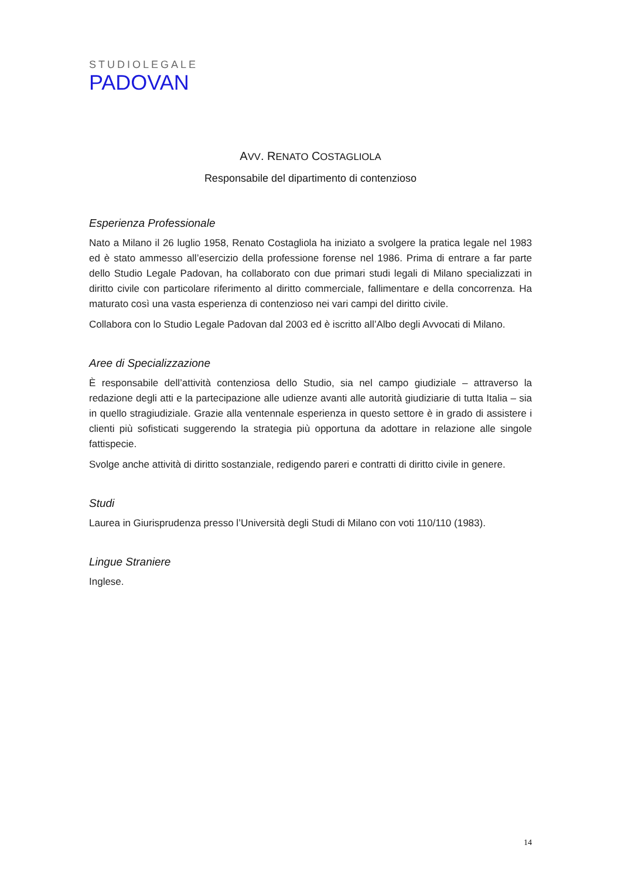STUDIOLEGALE
PADOVAN
AVV. RENATO COSTAGLIOLA
Responsabile del dipartimento di contenzioso
Esperienza Professionale
Nato a Milano il 26 luglio 1958, Renato Costagliola ha iniziato a svolgere la pratica legale nel 1983 ed è stato ammesso all’esercizio della professione forense nel 1986. Prima di entrare a far parte dello Studio Legale Padovan, ha collaborato con due primari studi legali di Milano specializzati in diritto civile con particolare riferimento al diritto commerciale, fallimentare e della concorrenza. Ha maturato così una vasta esperienza di contenzioso nei vari campi del diritto civile.
Collabora con lo Studio Legale Padovan dal 2003 ed è iscritto all’Albo degli Avvocati di Milano.
Aree di Specializzazione
È responsabile dell’attività contenziosa dello Studio, sia nel campo giudiziale – attraverso la redazione degli atti e la partecipazione alle udienze avanti alle autorità giudiziarie di tutta Italia – sia in quello stragiudiziale. Grazie alla ventennale esperienza in questo settore è in grado di assistere i clienti più sofisticati suggerendo la strategia più opportuna da adottare in relazione alle singole fattispecie.
Svolge anche attività di diritto sostanziale, redigendo pareri e contratti di diritto civile in genere.
Studi
Laurea in Giurisprudenza presso l’Università degli Studi di Milano con voti 110/110 (1983).
Lingue Straniere
Inglese.
14